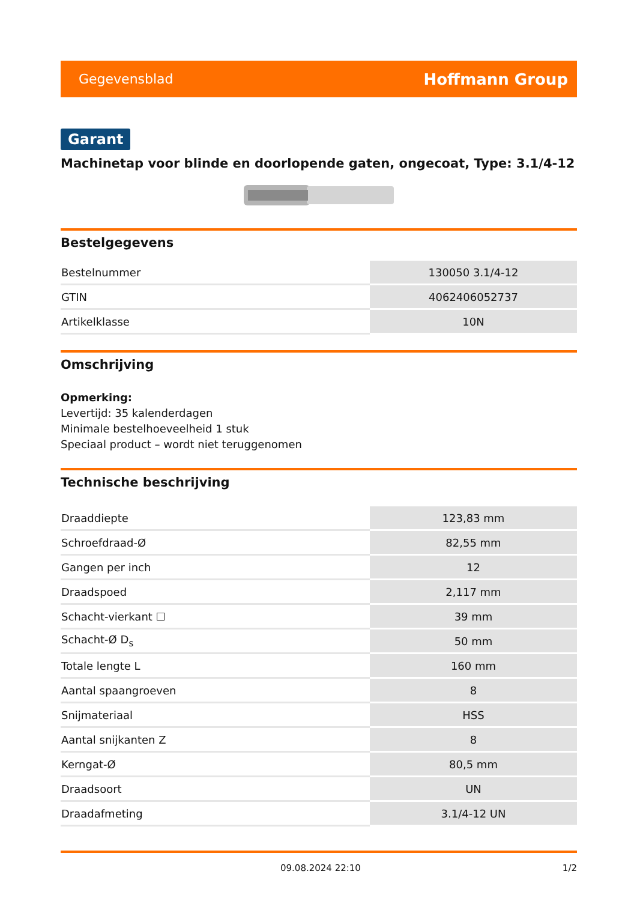Gegevensblad Hoffmann Group
Garant
Machinetap voor blinde en doorlopende gaten, ongecoat, Type: 3.1/4-12
Bestelgegevens
| Bestelnummer | 130050 3.1/4-12 |
| GTIN | 4062406052737 |
| Artikelklasse | 10N |
Omschrijving
Opmerking:
Levertijd: 35 kalenderdagen
Minimale bestelhoeveelheid 1 stuk
Speciaal product – wordt niet teruggenomen
Technische beschrijving
| Draaddiepte | 123,83 mm |
| Schroefdraad-Ø | 82,55 mm |
| Gangen per inch | 12 |
| Draadspoed | 2,117 mm |
| Schacht-vierkant ☐ | 39 mm |
| Schacht-Ø D<sub>s</sub> | 50 mm |
| Totale lengte L | 160 mm |
| Aantal spaangroeven | 8 |
| Snijmateriaal | HSS |
| Aantal snijkanten Z | 8 |
| Kerngat-Ø | 80,5 mm |
| Draadsoort | UN |
| Draadafmeting | 3.1/4-12 UN |
09.08.2024 22:10 1/2